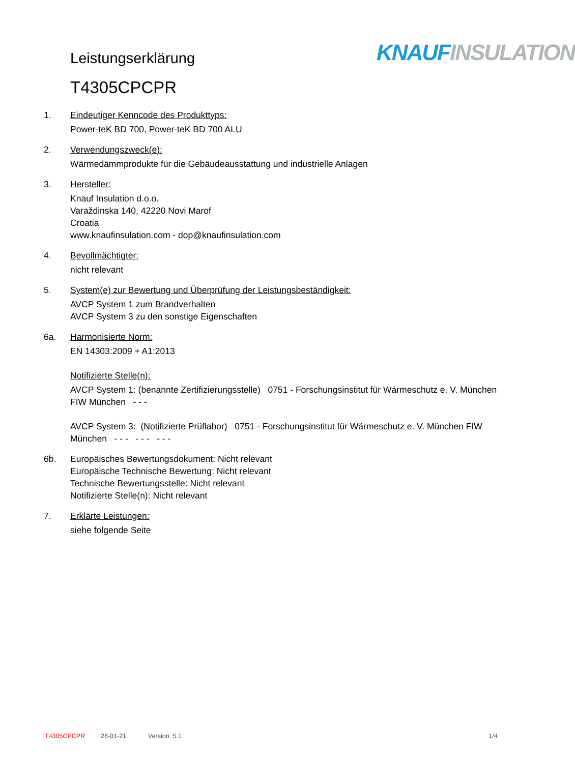Leistungserklärung
T4305CPCPR
KNAUF INSULATION
1. Eindeutiger Kenncode des Produkttyps:
Power-teK BD 700, Power-teK BD 700 ALU
2. Verwendungszweck(e):
Wärmedämmprodukte für die Gebäudeausstattung und industrielle Anlagen
3. Hersteller:
Knauf Insulation d.o.o.
Varaždinska 140, 42220 Novi Marof
Croatia
www.knaufinsulation.com - dop@knaufinsulation.com
4. Bevollmächtigter:
nicht relevant
5. System(e) zur Bewertung und Überprüfung der Leistungsbeständigkeit:
AVCP System 1 zum Brandverhalten
AVCP System 3 zu den sonstige Eigenschaften
6a. Harmonisierte Norm:
EN 14303:2009 + A1:2013
Notifizierte Stelle(n):
AVCP System 1: (benannte Zertifizierungsstelle) 0751 - Forschungsinstitut für Wärmeschutz e. V. München FIW München - - -
AVCP System 3: (Notifizierte Prüflabor) 0751 - Forschungsinstitut für Wärmeschutz e. V. München FIW München - - - - - - - - -
6b. Europäisches Bewertungsdokument: Nicht relevant
Europäische Technische Bewertung: Nicht relevant
Technische Bewertungsstelle: Nicht relevant
Notifizierte Stelle(n): Nicht relevant
7. Erklärte Leistungen:
siehe folgende Seite
T4305CPCPR 28-01-21 Version 5.1 1/4